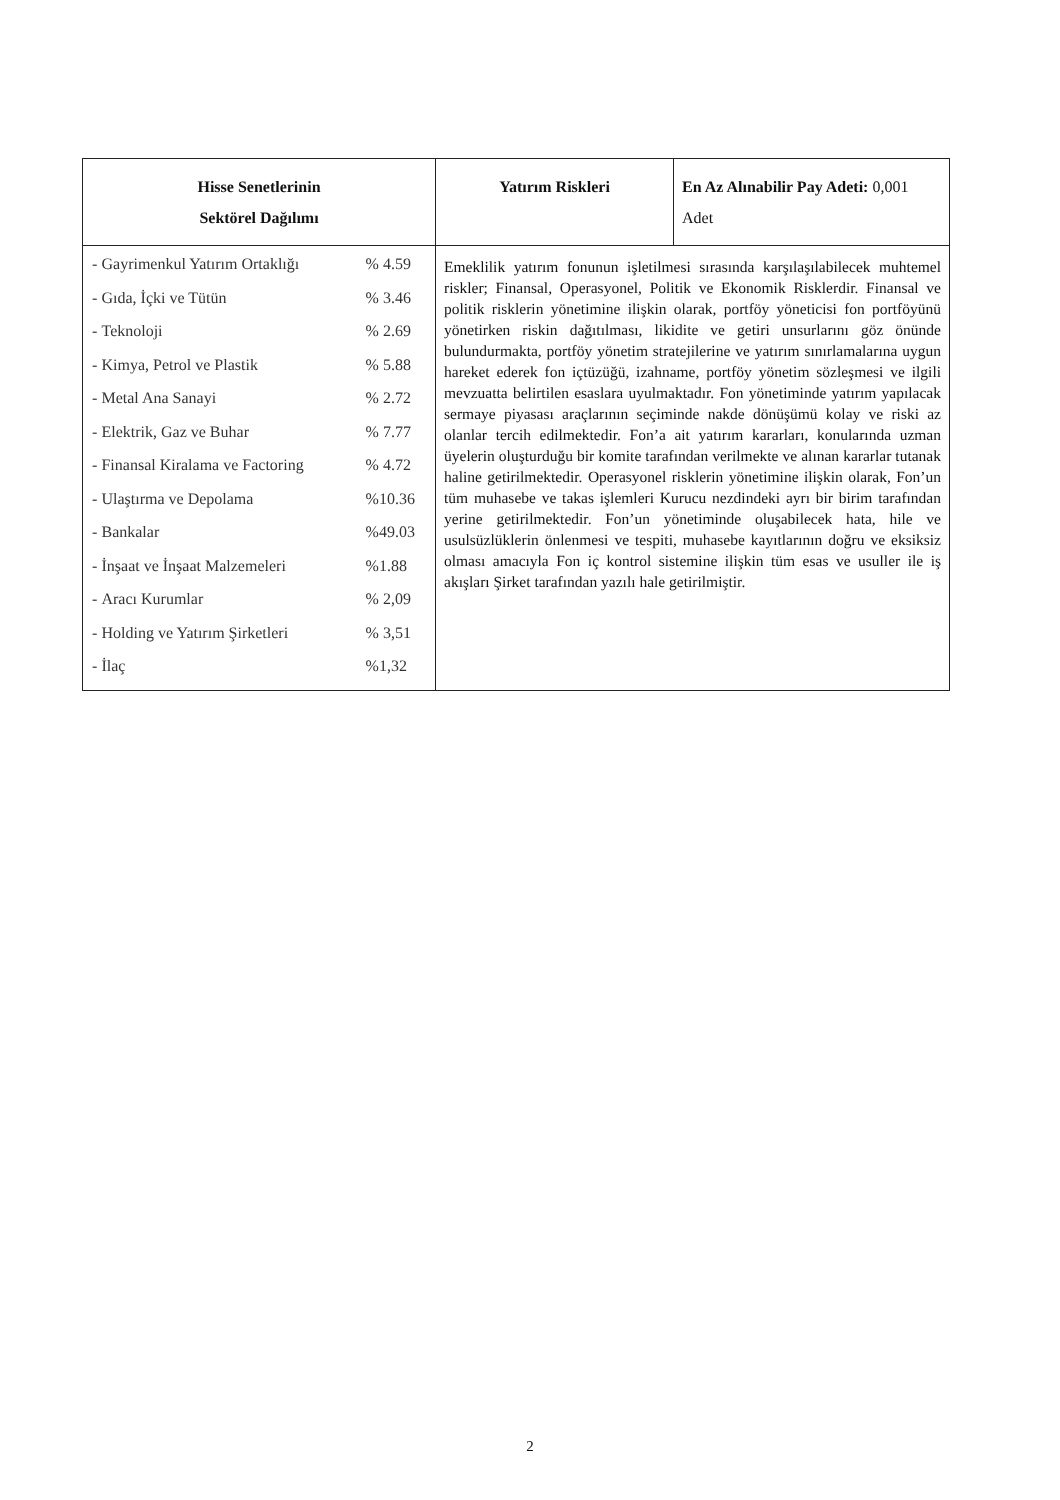| Hisse Senetlerinin Sektörel Dağılımı | Yatırım Riskleri | En Az Alınabilir Pay Adeti: 0,001 Adet |
| / - / Gayrimenkul Yatırım Ortaklığı / % 4.59 / / - / Gıda, İçki ve Tütün / % 3.46 / / - / Teknoloji / % 2.69 / / - / Kimya, Petrol ve Plastik / % 5.88 / / - / Metal Ana Sanayi / % 2.72 / / - / Elektrik, Gaz ve Buhar / % 7.77 / / - / Finansal Kiralama ve Factoring / % 4.72 / / - / Ulaştırma ve Depolama / %10.36 / / - / Bankalar / %49.03 / / - / İnşaat ve İnşaat Malzemeleri / %1.88 / / - / Aracı Kurumlar / % 2,09 / / - / Holding ve Yatırım Şirketleri / % 3,51 / / - / İlaç / %1,32 / | Emeklilik yatırım fonunun işletilmesi sırasında karşılaşılabilecek muhtemel riskler; Finansal, Operasyonel, Politik ve Ekonomik Risklerdir. Finansal ve politik risklerin yönetimine ilişkin olarak, portföy yöneticisi fon portföyünü yönetirken riskin dağıtılması, likidite ve getiri unsurlarını göz önünde bulundurmakta, portföy yönetim stratejilerine ve yatırım sınırlamalarına uygun hareket ederek fon içtüzüğü, izahname, portföy yönetim sözleşmesi ve ilgili mevzuatta belirtilen esaslara uyulmaktadır. Fon yönetiminde yatırım yapılacak sermaye piyasası araçlarının seçiminde nakde dönüşümü kolay ve riski az olanlar tercih edilmektedir. Fon’a ait yatırım kararları, konularında uzman üyelerin oluşturduğu bir komite tarafından verilmekte ve alınan kararlar tutanak haline getirilmektedir. Operasyonel risklerin yönetimine ilişkin olarak, Fon’un tüm muhasebe ve takas işlemleri Kurucu nezdindeki ayrı bir birim tarafından yerine getirilmektedir. Fon’un yönetiminde oluşabilecek hata, hile ve usulsüzlüklerin önlenmesi ve tespiti, muhasebe kayıtlarının doğru ve eksiksiz olması amacıyla Fon iç kontrol sistemine ilişkin tüm esas ve usuller ile iş akışları Şirket tarafından yazılı hale getirilmiştir. | |
2